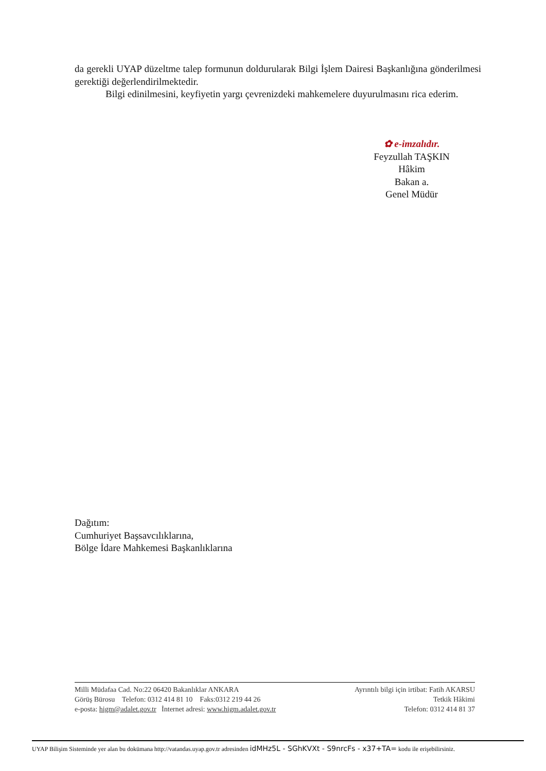da gerekli UYAP düzeltme talep formunun doldurularak Bilgi İşlem Dairesi Başkanlığına gönderilmesi gerektiği değerlendirilmektedir.
Bilgi edinilmesini, keyfiyetin yargı çevrenizdeki mahkemelere duyurulmasını rica ederim.
✿ e-imzalıdır.
Feyzullah TAŞKIN
Hâkim
Bakan a.
Genel Müdür
Dağıtım:
Cumhuriyet Başsavcılıklarına,
Bölge İdare Mahkemesi Başkanlıklarına
Milli Müdafaa Cad. No:22 06420 Bakanlıklar ANKARA
Görüş Bürosu Telefon: 0312 414 81 10 Faks:0312 219 44 26
e-posta: higm@adalet.gov.tr İnternet adresi: www.higm.adalet.gov.tr
Ayrıntılı bilgi için irtibat: Fatih AKARSU
Tetkik Hâkimi
Telefon: 0312 414 81 37
UYAP Bilişim Sisteminde yer alan bu dokümana http://vatandas.uyap.gov.tr adresinden idMHz5L - SGhKVXt - S9nrcFs - x37+TA= kodu ile erişebilirsiniz.